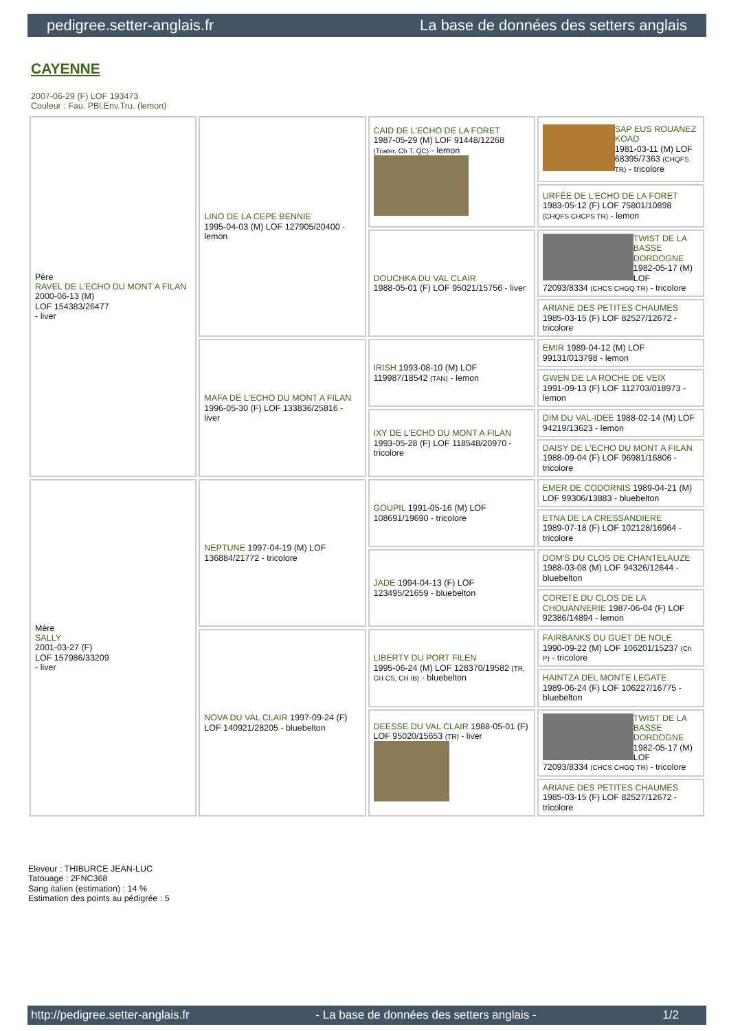pedigree.setter-anglais.fr La base de données des setters anglais
CAYENNE
2007-06-29 (F) LOF 193473
Couleur : Fau. PBl.Env.Tru. (lemon)
| Père RAVEL DE L'ECHO DU MONT A FILAN 2000-06-13 (M) LOF 154383/26477 - liver | LINO DE LA CEPE BENNIE 1995-04-03 (M) LOF 127905/20400 - lemon | CAID DE L'ECHO DE LA FORET 1987-05-29 (M) LOF 91448/12268 (Trialer, Ch T, QC) - lemon | SAP EUS ROUANEZ KOAD 1981-03-11 (M) LOF 68395/7363 (CHQFS TR) - tricolore |
| | | | URFÉE DE L'ECHO DE LA FORET 1983-05-12 (F) LOF 75801/10898 (CHQFS CHCPS TR) - lemon |
| | | DOUCHKA DU VAL CLAIR 1988-05-01 (F) LOF 95021/15756 - liver | TWIST DE LA BASSE DORDOGNE 1982-05-17 (M) LOF 72093/8334 (CHCS CHGQ TR) - tricolore |
| | | | ARIANE DES PETITES CHAUMES 1985-03-15 (F) LOF 82527/12672 - tricolore |
| | MAFA DE L'ECHO DU MONT A FILAN 1996-05-30 (F) LOF 133836/25816 - liver | IRISH 1993-08-10 (M) LOF 119987/18542 (TAN) - lemon | EMIR 1989-04-12 (M) LOF 99131/013798 - lemon |
| | | | GWEN DE LA ROCHE DE VEIX 1991-09-13 (F) LOF 112703/018973 - lemon |
| | | IXY DE L'ECHO DU MONT A FILAN 1993-05-28 (F) LOF 118548/20970 - tricolore | DIM DU VAL-IDEE 1988-02-14 (M) LOF 94219/13623 - lemon |
| | | | DAISY DE L'ECHO DU MONT A FILAN 1988-09-04 (F) LOF 96981/16806 - tricolore |
| Mère SALLY 2001-03-27 (F) LOF 157986/33209 - liver | NEPTUNE 1997-04-19 (M) LOF 136884/21772 - tricolore | GOUPIL 1991-05-16 (M) LOF 108691/19690 - tricolore | EMER DE CODORNIS 1989-04-21 (M) LOF 99306/13883 - bluebelton |
| | | | ETNA DE LA CRESSANDIERE 1989-07-18 (F) LOF 102128/16964 - tricolore |
| | | JADE 1994-04-13 (F) LOF 123495/21659 - bluebelton | DOM'S DU CLOS DE CHANTELAUZE 1988-03-08 (M) LOF 94326/12644 - bluebelton |
| | | | CORETE DU CLOS DE LA CHOUANNERIE 1987-06-04 (F) LOF 92386/14894 - lemon |
| | NOVA DU VAL CLAIR 1997-09-24 (F) LOF 140921/28205 - bluebelton | LIBERTY DU PORT FILEN 1995-06-24 (M) LOF 128370/19582 (TR, CH CS, CH IB) - bluebelton | FAIRBANKS DU GUET DE NOLE 1990-09-22 (M) LOF 106201/15237 (Ch P) - tricolore |
| | | | HAINTZA DEL MONTE LEGATE 1989-06-24 (F) LOF 106227/16775 - bluebelton |
| | | DEESSE DU VAL CLAIR 1988-05-01 (F) LOF 95020/15653 (TR) - liver | TWIST DE LA BASSE DORDOGNE 1982-05-17 (M) LOF 72093/8334 (CHCS CHGQ TR) - tricolore |
| | | | ARIANE DES PETITES CHAUMES 1985-03-15 (F) LOF 82527/12672 - tricolore |
Eleveur : THIBURCE JEAN-LUC
Tatouage : 2FNC368
Sang italien (estimation) : 14 %
Estimation des points au pédigrée : 5
http://pedigree.setter-anglais.fr - La base de données des setters anglais - 1/2